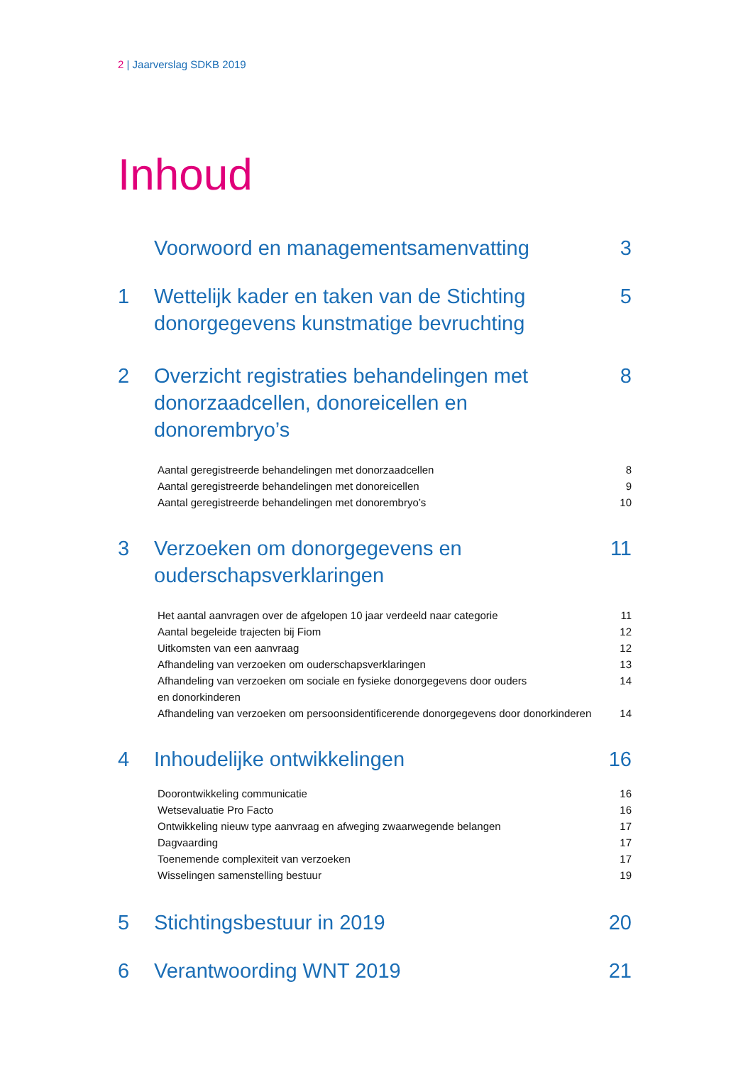2 | Jaarverslag SDKB 2019
Inhoud
Voorwoord en managementsamenvatting 3
1 Wettelijk kader en taken van de Stichting donorgegevens kunstmatige bevruchting 5
2 Overzicht registraties behandelingen met donorzaadcellen, donoreicellen en donorembryo’s 8
Aantal geregistreerde behandelingen met donorzaadcellen 8
Aantal geregistreerde behandelingen met donoreicellen 9
Aantal geregistreerde behandelingen met donorembryo’s 10
3 Verzoeken om donorgegevens en ouderschapsverklaringen 11
Het aantal aanvragen over de afgelopen 10 jaar verdeeld naar categorie 11
Aantal begeleide trajecten bij Fiom 12
Uitkomsten van een aanvraag 12
Afhandeling van verzoeken om ouderschapsverklaringen 13
Afhandeling van verzoeken om sociale en fysieke donorgegevens door ouders
en donorkinderen 14
Afhandeling van verzoeken om persoonsidentificerende donorgegevens door donorkinderen 14
4 Inhoudelijke ontwikkelingen 16
Doorontwikkeling communicatie 16
Wetsevaluatie Pro Facto 16
Ontwikkeling nieuw type aanvraag en afweging zwaarwegende belangen 17
Dagvaarding 17
Toenemende complexiteit van verzoeken 17
Wisselingen samenstelling bestuur 19
5 Stichtingsbestuur in 2019 20
6 Verantwoording WNT 2019 21